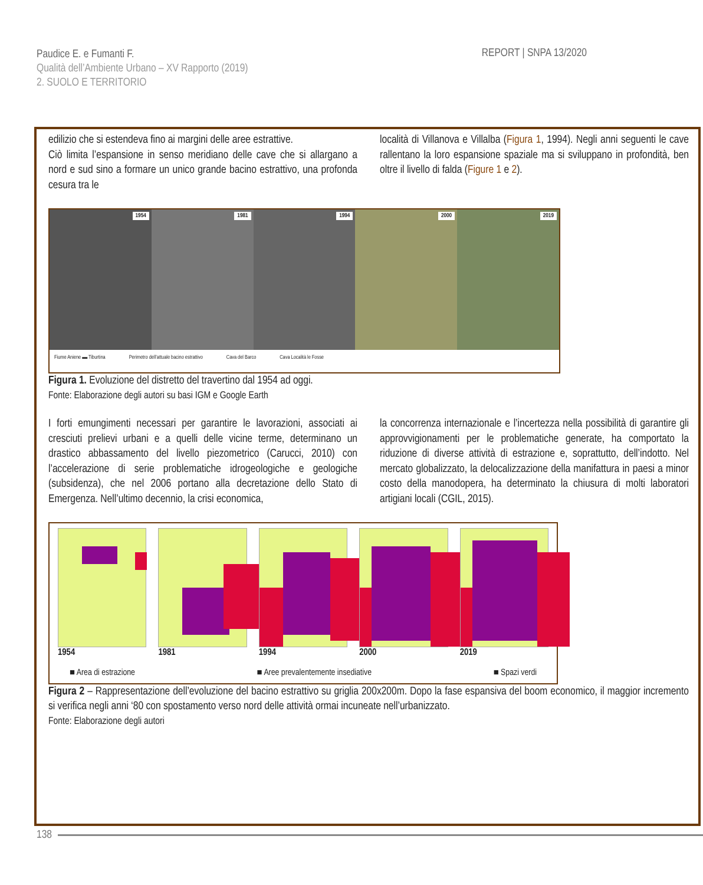Paudice E. e Fumanti F.
Qualità dell’Ambiente Urbano – XV Rapporto (2019)
2. SUOLO E TERRITORIO
REPORT | SNPA 13/2020
edilizio che si estendeva fino ai margini delle aree estrattive.
Ciò limita l’espansione in senso meridiano delle cave che si allargano a nord e sud sino a formare un unico grande bacino estrattivo, una profonda cesura tra le
località di Villanova e Villalba (Figura 1, 1994). Negli anni seguenti le cave rallentano la loro espansione spaziale ma si sviluppano in profondità, ben oltre il livello di falda (Figure 1 e 2).
1954
1981
1994
2000
2019
Fiume Aniene ▬ Tiburtina Perimetro dell’attuale bacino estrattivo Cava del Barco Cava Località le Fosse
Figura 1. Evoluzione del distretto del travertino dal 1954 ad oggi.
Fonte: Elaborazione degli autori su basi IGM e Google Earth
I forti emungimenti necessari per garantire le lavorazioni, associati ai cresciuti prelievi urbani e a quelli delle vicine terme, determinano un drastico abbassamento del livello piezometrico (Carucci, 2010) con l’accelerazione di serie problematiche idrogeologiche e geologiche (subsidenza), che nel 2006 portano alla decretazione dello Stato di Emergenza. Nell’ultimo decennio, la crisi economica,
la concorrenza internazionale e l’incertezza nella possibilità di garantire gli approvvigionamenti per le problematiche generate, ha comportato la riduzione di diverse attività di estrazione e, soprattutto, dell’indotto. Nel mercato globalizzato, la delocalizzazione della manifattura in paesi a minor costo della manodopera, ha determinato la chiusura di molti laboratori artigiani locali (CGIL, 2015).
1954 1981 1994 2000 2019
■ Area di estrazione ■ Aree prevalentemente insediative ■ Spazi verdi
Figura 2 – Rappresentazione dell’evoluzione del bacino estrattivo su griglia 200x200m. Dopo la fase espansiva del boom economico, il maggior incremento si verifica negli anni ‘80 con spostamento verso nord delle attività ormai incuneate nell’urbanizzato.
Fonte: Elaborazione degli autori
138